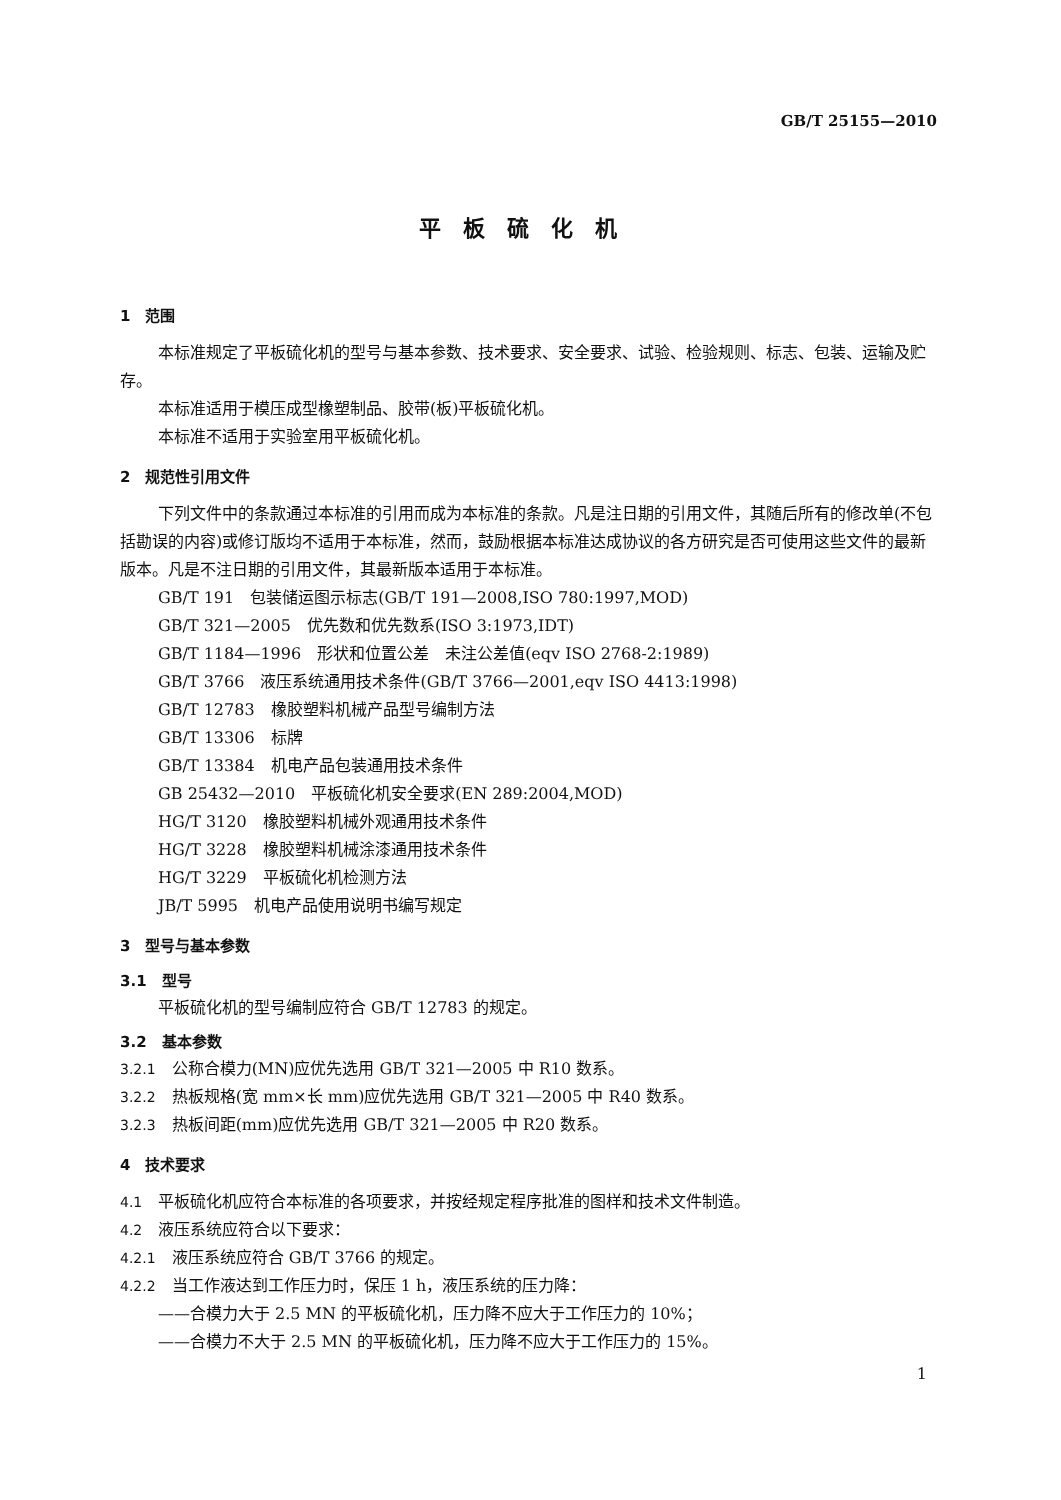GB/T 25155—2010
平板硫化机
1　范围
本标准规定了平板硫化机的型号与基本参数、技术要求、安全要求、试验、检验规则、标志、包装、运输及贮存。
本标准适用于模压成型橡塑制品、胶带(板)平板硫化机。
本标准不适用于实验室用平板硫化机。
2　规范性引用文件
下列文件中的条款通过本标准的引用而成为本标准的条款。凡是注日期的引用文件，其随后所有的修改单(不包括勘误的内容)或修订版均不适用于本标准，然而，鼓励根据本标准达成协议的各方研究是否可使用这些文件的最新版本。凡是不注日期的引用文件，其最新版本适用于本标准。
GB/T 191　包装储运图示标志(GB/T 191—2008,ISO 780:1997,MOD)
GB/T 321—2005　优先数和优先数系(ISO 3:1973,IDT)
GB/T 1184—1996　形状和位置公差　未注公差值(eqv ISO 2768-2:1989)
GB/T 3766　液压系统通用技术条件(GB/T 3766—2001,eqv ISO 4413:1998)
GB/T 12783　橡胶塑料机械产品型号编制方法
GB/T 13306　标牌
GB/T 13384　机电产品包装通用技术条件
GB 25432—2010　平板硫化机安全要求(EN 289:2004,MOD)
HG/T 3120　橡胶塑料机械外观通用技术条件
HG/T 3228　橡胶塑料机械涂漆通用技术条件
HG/T 3229　平板硫化机检测方法
JB/T 5995　机电产品使用说明书编写规定
3　型号与基本参数
3.1　型号
平板硫化机的型号编制应符合 GB/T 12783 的规定。
3.2　基本参数
3.2.1　公称合模力(MN)应优先选用 GB/T 321—2005 中 R10 数系。
3.2.2　热板规格(宽 mm×长 mm)应优先选用 GB/T 321—2005 中 R40 数系。
3.2.3　热板间距(mm)应优先选用 GB/T 321—2005 中 R20 数系。
4　技术要求
4.1　平板硫化机应符合本标准的各项要求，并按经规定程序批准的图样和技术文件制造。
4.2　液压系统应符合以下要求：
4.2.1　液压系统应符合 GB/T 3766 的规定。
4.2.2　当工作液达到工作压力时，保压 1 h，液压系统的压力降：
——合模力大于 2.5 MN 的平板硫化机，压力降不应大于工作压力的 10%；
——合模力不大于 2.5 MN 的平板硫化机，压力降不应大于工作压力的 15%。
1